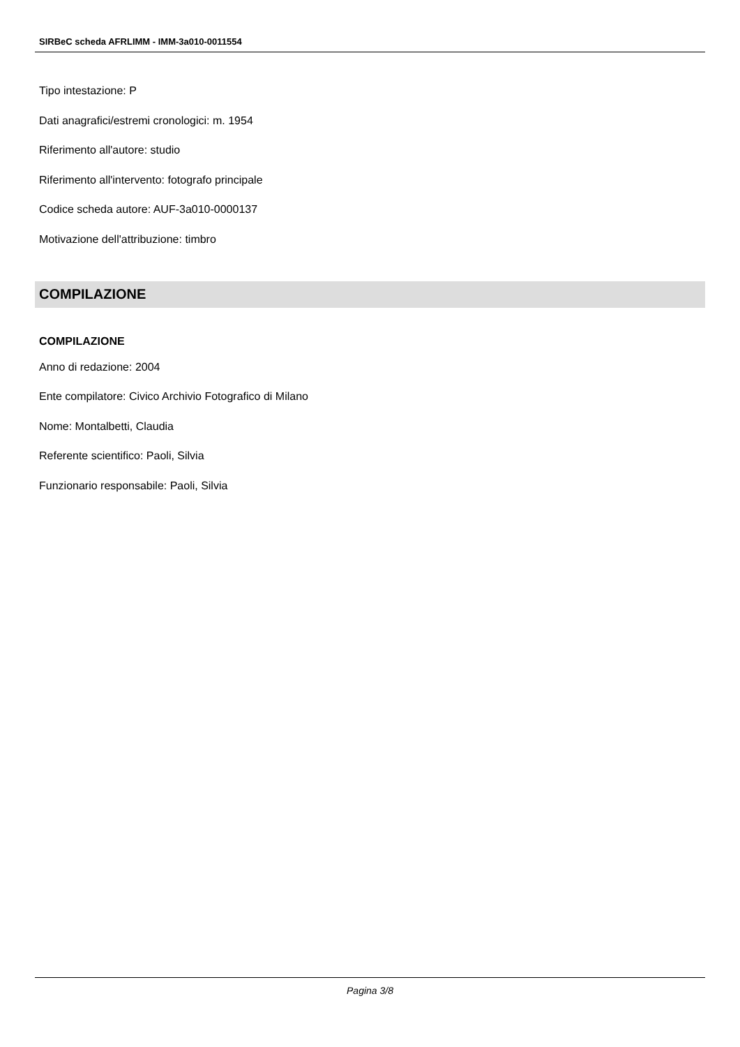SIRBeC scheda AFRLIMM - IMM-3a010-0011554
Tipo intestazione: P
Dati anagrafici/estremi cronologici: m. 1954
Riferimento all'autore: studio
Riferimento all'intervento: fotografo principale
Codice scheda autore: AUF-3a010-0000137
Motivazione dell'attribuzione: timbro
COMPILAZIONE
COMPILAZIONE
Anno di redazione: 2004
Ente compilatore: Civico Archivio Fotografico di Milano
Nome: Montalbetti, Claudia
Referente scientifico: Paoli, Silvia
Funzionario responsabile: Paoli, Silvia
Pagina 3/8